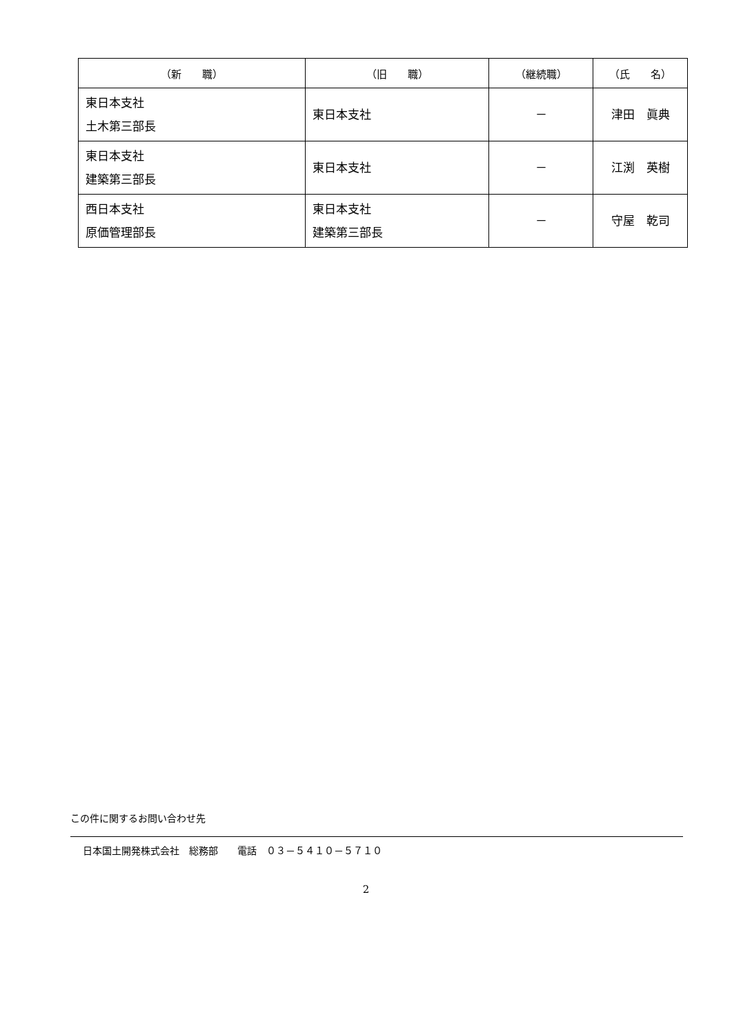| （新 職） | （旧 職） | （継続職） | （氏 名） |
| --- | --- | --- | --- |
| 東日本支社 土木第三部長 | 東日本支社 | － | 津田 眞典 |
| 東日本支社 建築第三部長 | 東日本支社 | － | 江渕 英樹 |
| 西日本支社 原価管理部長 | 東日本支社 建築第三部長 | － | 守屋 乾司 |
この件に関するお問い合わせ先
日本国土開発株式会社　総務部　　電話　０３－５４１０－５７１０
2